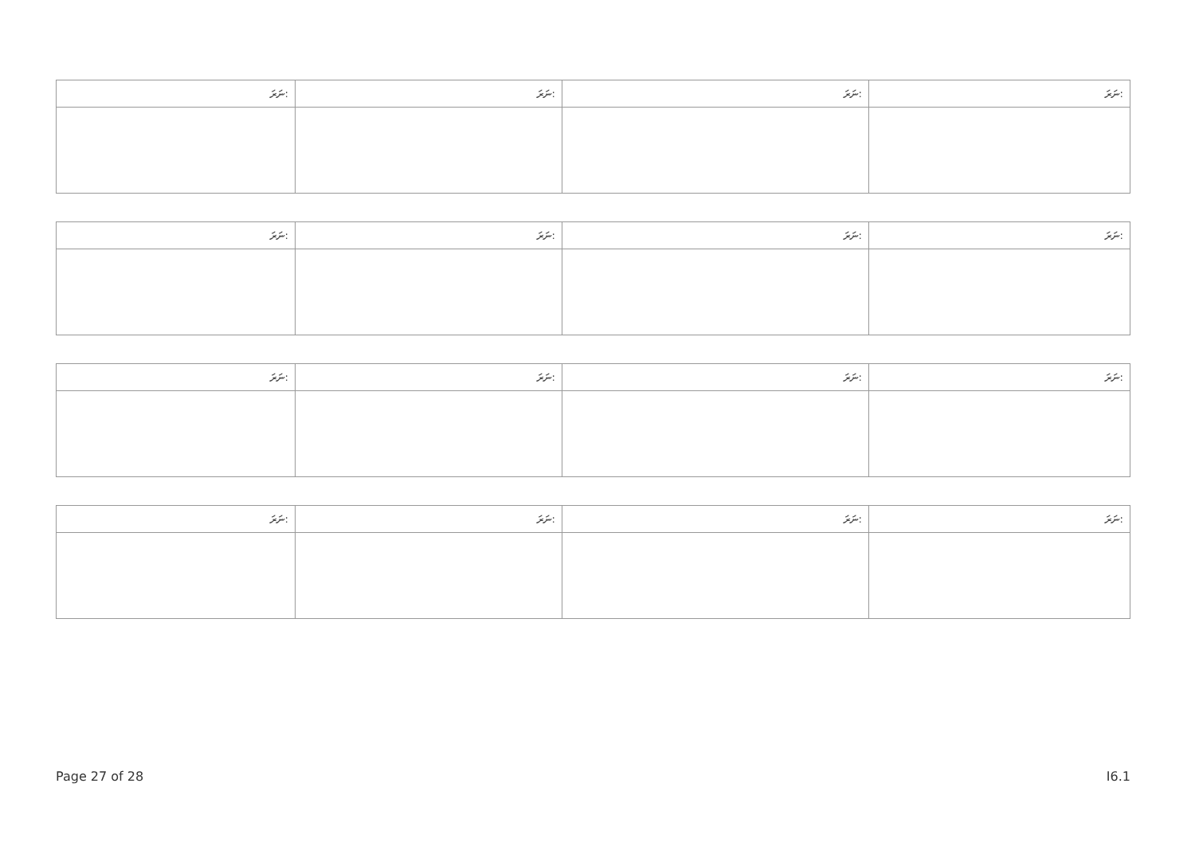| ނަރަ: | ނަރަ: | ނަރަ: | ނަރަ: |
| --- | --- | --- | --- |
| ނަރަ: | ނަރަ: | ނަރަ: | ނަރަ: |
| --- | --- | --- | --- |
| ނަރަ: | ނަރަ: | ނަރަ: | ނަރަ: |
| --- | --- | --- | --- |
| ނަރަ: | ނަރަ: | ނަރަ: | ނަރަ: |
| --- | --- | --- | --- |
Page 27 of 28 I6.1